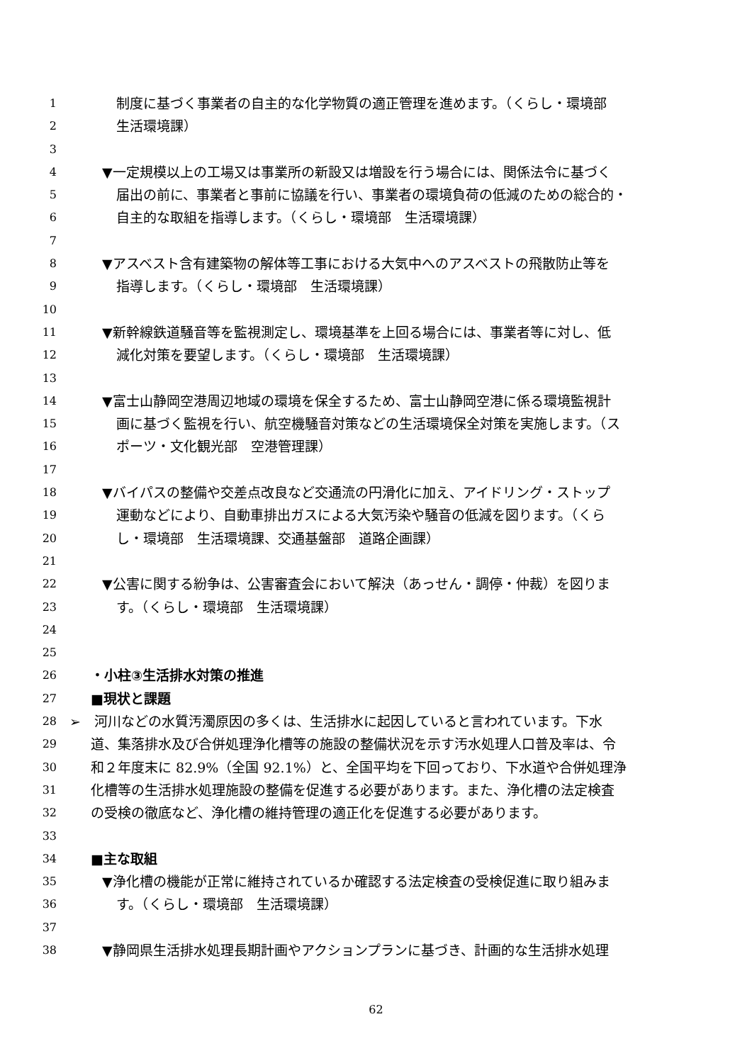1 制度に基づく事業者の自主的な化学物質の適正管理を進めます。（くらし・環境部
2 生活環境課）
3
4 ▼一定規模以上の工場又は事業所の新設又は増設を行う場合には、関係法令に基づく
5 届出の前に、事業者と事前に協議を行い、事業者の環境負荷の低減のための総合的・
6 自主的な取組を指導します。（くらし・環境部　生活環境課）
7
8 ▼アスベスト含有建築物の解体等工事における大気中へのアスベストの飛散防止等を
9 指導します。（くらし・環境部　生活環境課）
10
11 ▼新幹線鉄道騒音等を監視測定し、環境基準を上回る場合には、事業者等に対し、低
12 減化対策を要望します。（くらし・環境部　生活環境課）
13
14 ▼富士山静岡空港周辺地域の環境を保全するため、富士山静岡空港に係る環境監視計
15 画に基づく監視を行い、航空機騒音対策などの生活環境保全対策を実施します。（ス
16 ポーツ・文化観光部　空港管理課）
17
18 ▼バイパスの整備や交差点改良など交通流の円滑化に加え、アイドリング・ストップ
19 運動などにより、自動車排出ガスによる大気汚染や騒音の低減を図ります。（くら
20 し・環境部　生活環境課、交通基盤部　道路企画課）
21
22 ▼公害に関する紛争は、公害審査会において解決（あっせん・調停・仲裁）を図りま
23 す。（くらし・環境部　生活環境課）
24
25
26 ・小柱③生活排水対策の推進
27 ■現状と課題
28 ➢　河川などの水質汚濁原因の多くは、生活排水に起因していると言われています。下水
29 道、集落排水及び合併処理浄化槽等の施設の整備状況を示す汚水処理人口普及率は、令
30 和２年度末に 82.9%（全国 92.1%）と、全国平均を下回っており、下水道や合併処理浄
31 化槽等の生活排水処理施設の整備を促進する必要があります。また、浄化槽の法定検査
32 の受検の徹底など、浄化槽の維持管理の適正化を促進する必要があります。
33
34 ■主な取組
35 ▼浄化槽の機能が正常に維持されているか確認する法定検査の受検促進に取り組みま
36 す。（くらし・環境部　生活環境課）
37
38 ▼静岡県生活排水処理長期計画やアクションプランに基づき、計画的な生活排水処理
62